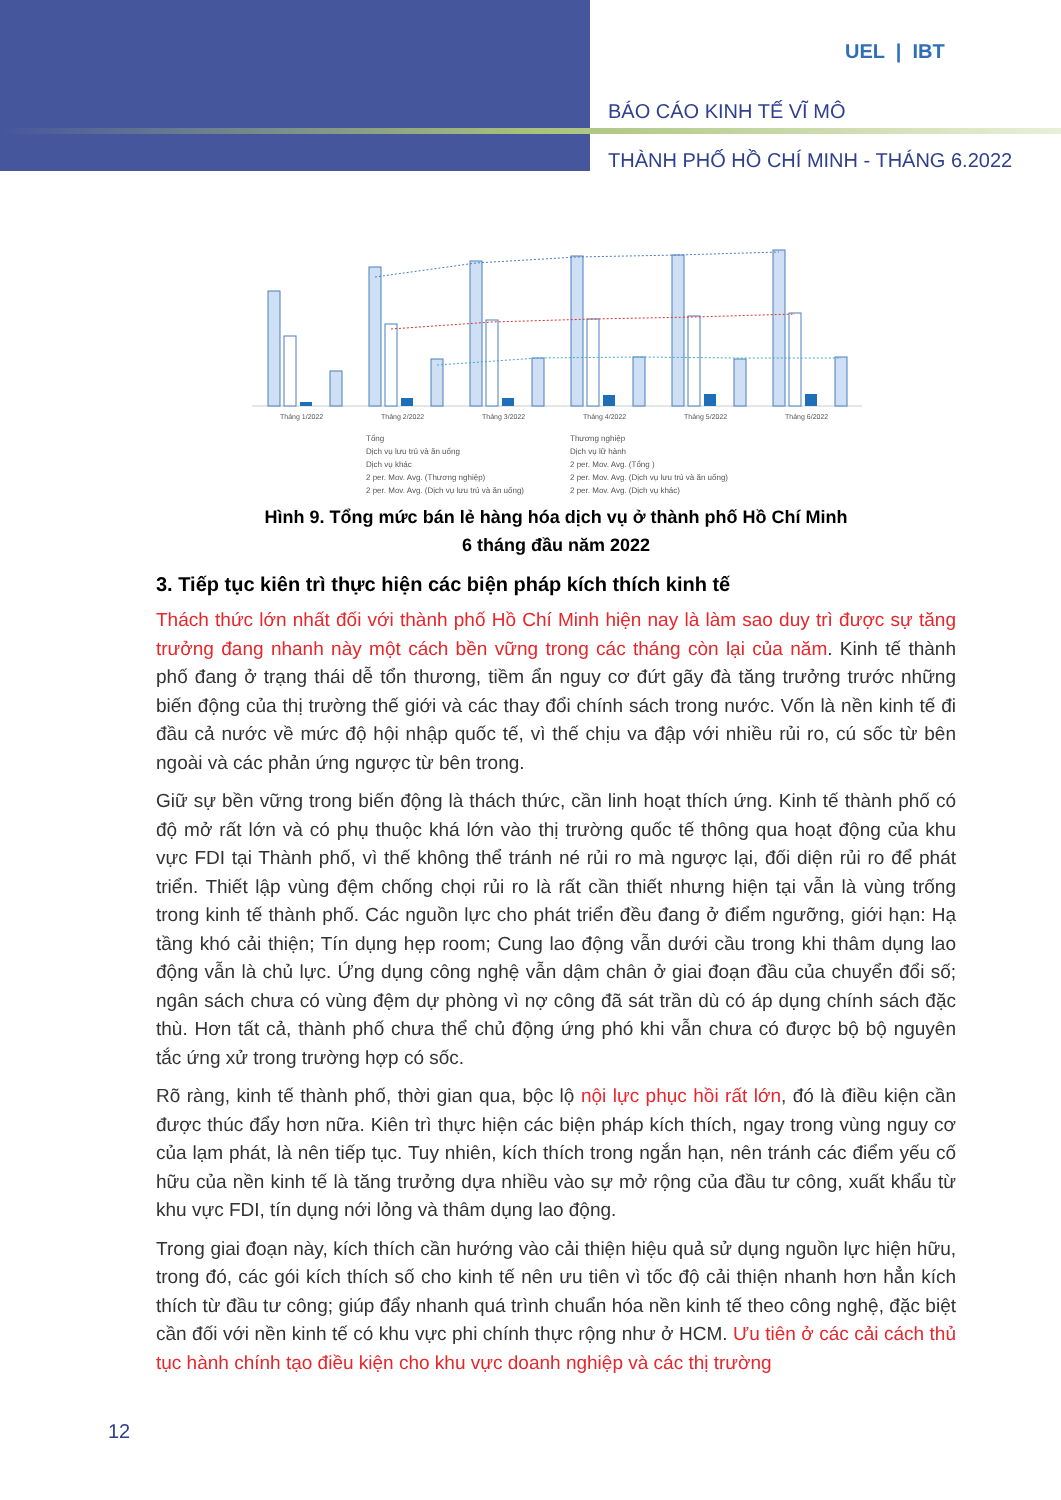UEL | IBT
BÁO CÁO KINH TẾ VĨ MÔ
THÀNH PHỐ HỒ CHÍ MINH - THÁNG 6.2022
Tháng 1/2022
Tháng 2/2022
Tháng 3/2022
Tháng 4/2022
Tháng 5/2022
Tháng 6/2022
Tổng Thương nghiệp Dịch vụ lưu trú và ăn uống Dịch vụ lữ hành Dịch vụ khác 2 per. Mov. Avg. (Tổng ) 2 per. Mov. Avg. (Thương nghiệp) 2 per. Mov. Avg. (Dịch vụ lưu trú và ăn uống) 2 per. Mov. Avg. (Dịch vụ lưu trú và ăn uống) 2 per. Mov. Avg. (Dịch vụ khác)
Hình 9. Tổng mức bán lẻ hàng hóa dịch vụ ở thành phố Hồ Chí Minh
6 tháng đầu năm 2022
3. Tiếp tục kiên trì thực hiện các biện pháp kích thích kinh tế
Thách thức lớn nhất đối với thành phố Hồ Chí Minh hiện nay là làm sao duy trì được sự tăng trưởng đang nhanh này một cách bền vững trong các tháng còn lại của năm. Kinh tế thành phố đang ở trạng thái dễ tổn thương, tiềm ẩn nguy cơ đứt gãy đà tăng trưởng trước những biến động của thị trường thế giới và các thay đổi chính sách trong nước. Vốn là nền kinh tế đi đầu cả nước về mức độ hội nhập quốc tế, vì thế chịu va đập với nhiều rủi ro, cú sốc từ bên ngoài và các phản ứng ngược từ bên trong.
Giữ sự bền vững trong biến động là thách thức, cần linh hoạt thích ứng. Kinh tế thành phố có độ mở rất lớn và có phụ thuộc khá lớn vào thị trường quốc tế thông qua hoạt động của khu vực FDI tại Thành phố, vì thế không thể tránh né rủi ro mà ngược lại, đối diện rủi ro để phát triển. Thiết lập vùng đệm chống chọi rủi ro là rất cần thiết nhưng hiện tại vẫn là vùng trống trong kinh tế thành phố. Các nguồn lực cho phát triển đều đang ở điểm ngưỡng, giới hạn: Hạ tầng khó cải thiện; Tín dụng hẹp room; Cung lao động vẫn dưới cầu trong khi thâm dụng lao động vẫn là chủ lực. Ứng dụng công nghệ vẫn dậm chân ở giai đoạn đầu của chuyển đổi số; ngân sách chưa có vùng đệm dự phòng vì nợ công đã sát trần dù có áp dụng chính sách đặc thù. Hơn tất cả, thành phố chưa thể chủ động ứng phó khi vẫn chưa có được bộ bộ nguyên tắc ứng xử trong trường hợp có sốc.
Rõ ràng, kinh tế thành phố, thời gian qua, bộc lộ nội lực phục hồi rất lớn, đó là điều kiện cần được thúc đẩy hơn nữa. Kiên trì thực hiện các biện pháp kích thích, ngay trong vùng nguy cơ của lạm phát, là nên tiếp tục. Tuy nhiên, kích thích trong ngắn hạn, nên tránh các điểm yếu cố hữu của nền kinh tế là tăng trưởng dựa nhiều vào sự mở rộng của đầu tư công, xuất khẩu từ khu vực FDI, tín dụng nới lỏng và thâm dụng lao động.
Trong giai đoạn này, kích thích cần hướng vào cải thiện hiệu quả sử dụng nguồn lực hiện hữu, trong đó, các gói kích thích số cho kinh tế nên ưu tiên vì tốc độ cải thiện nhanh hơn hẳn kích thích từ đầu tư công; giúp đẩy nhanh quá trình chuẩn hóa nền kinh tế theo công nghệ, đặc biệt cần đối với nền kinh tế có khu vực phi chính thực rộng như ở HCM. Ưu tiên ở các cải cách thủ tục hành chính tạo điều kiện cho khu vực doanh nghiệp và các thị trường
12